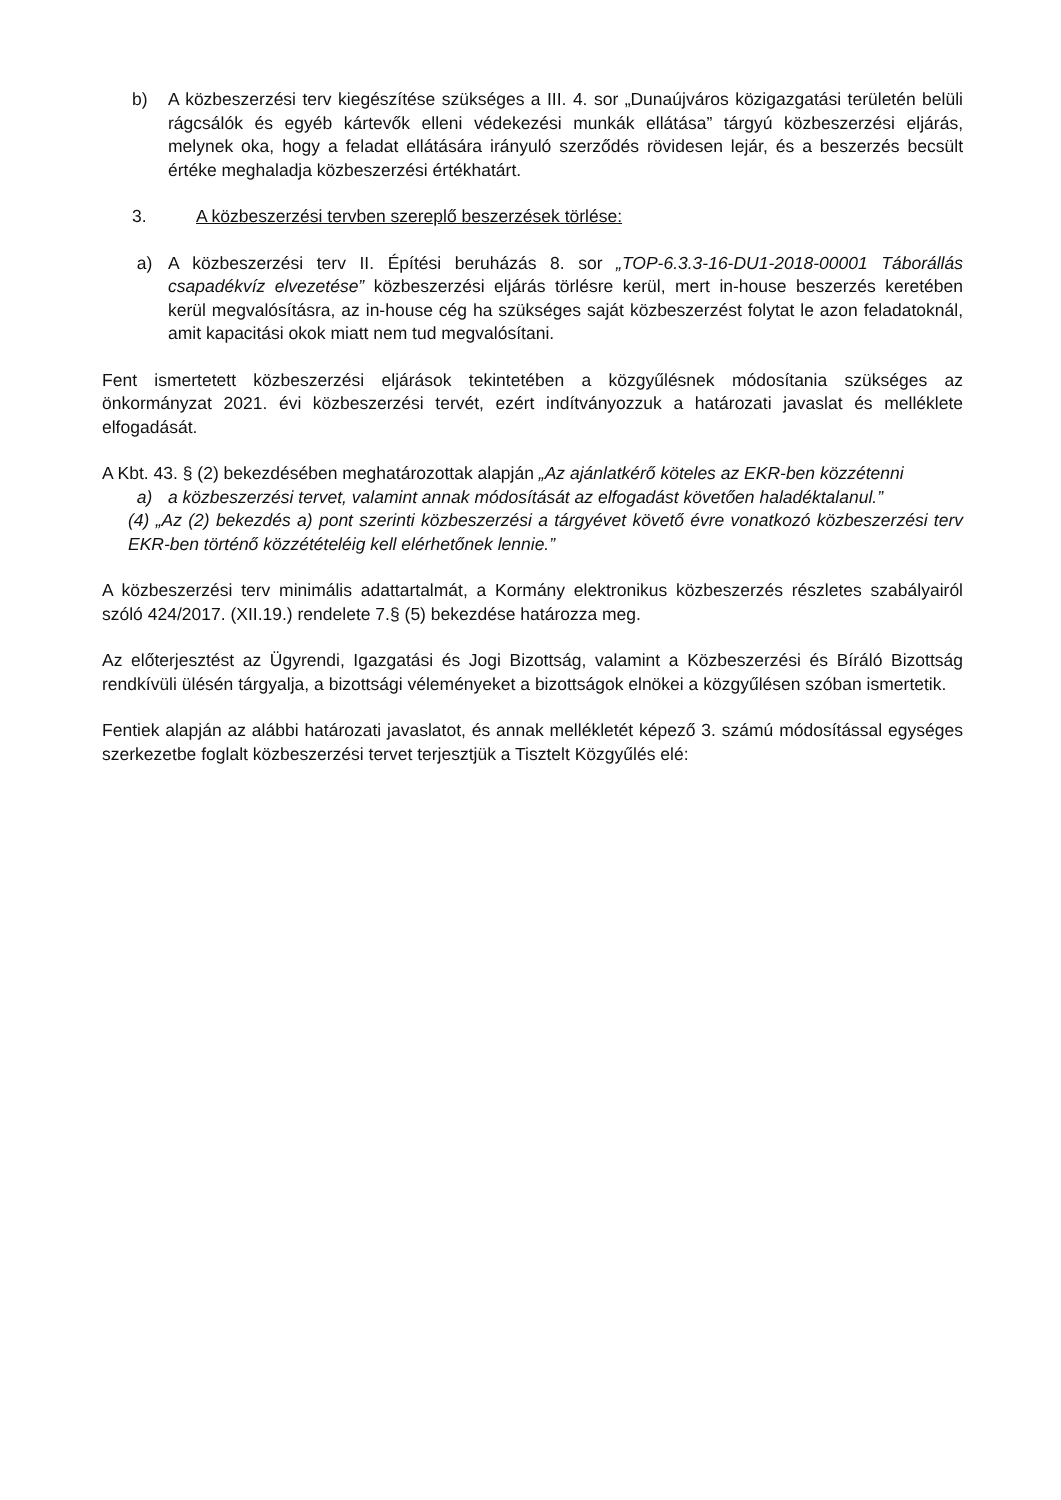b) A közbeszerzési terv kiegészítése szükséges a III. 4. sor „Dunaújváros közigazgatási területén belüli rágcsálók és egyéb kártevők elleni védekezési munkák ellátása” tárgyú közbeszerzési eljárás, melynek oka, hogy a feladat ellátására irányuló szerződés rövidesen lejár, és a beszerzés becsült értéke meghaladja közbeszerzési értékhatárt.
3. A közbeszerzési tervben szereplő beszerzések törlése:
a) A közbeszerzési terv II. Építési beruházás 8. sor „TOP-6.3.3-16-DU1-2018-00001 Táborállás csapadékvíz elvezetése” közbeszerzési eljárás törlésre kerül, mert in-house beszerzés keretében kerül megvalósításra, az in-house cég ha szükséges saját közbeszerzést folytat le azon feladatoknál, amit kapacitási okok miatt nem tud megvalósítani.
Fent ismertetett közbeszerzési eljárások tekintetében a közgyűlésnek módosítania szükséges az önkormányzat 2021. évi közbeszerzési tervét, ezért indítványozzuk a határozati javaslat és melléklete elfogadását.
A Kbt. 43. § (2) bekezdésében meghatározottak alapján „Az ajánlatkérő köteles az EKR-ben közzétenni
a) a közbeszerzési tervet, valamint annak módosítását az elfogadást követően haladéktalanul.”
(4) „Az (2) bekezdés a) pont szerinti közbeszerzési a tárgyévet követő évre vonatkozó közbeszerzési terv EKR-ben történő közzétételéig kell elérhetőnek lennie.”
A közbeszerzési terv minimális adattartalmát, a Kormány elektronikus közbeszerzés részletes szabályairól szóló 424/2017. (XII.19.) rendelete 7.§ (5) bekezdése határozza meg.
Az előterjesztést az Ügyrendi, Igazgatási és Jogi Bizottság, valamint a Közbeszerzési és Bíráló Bizottság rendkívüli ülésén tárgyalja, a bizottsági véleményeket a bizottságok elnökei a közgyűlésen szóban ismertetik.
Fentiek alapján az alábbi határozati javaslatot, és annak mellékletét képező 3. számú módosítással egységes szerkezetbe foglalt közbeszerzési tervet terjesztjük a Tisztelt Közgyűlés elé: